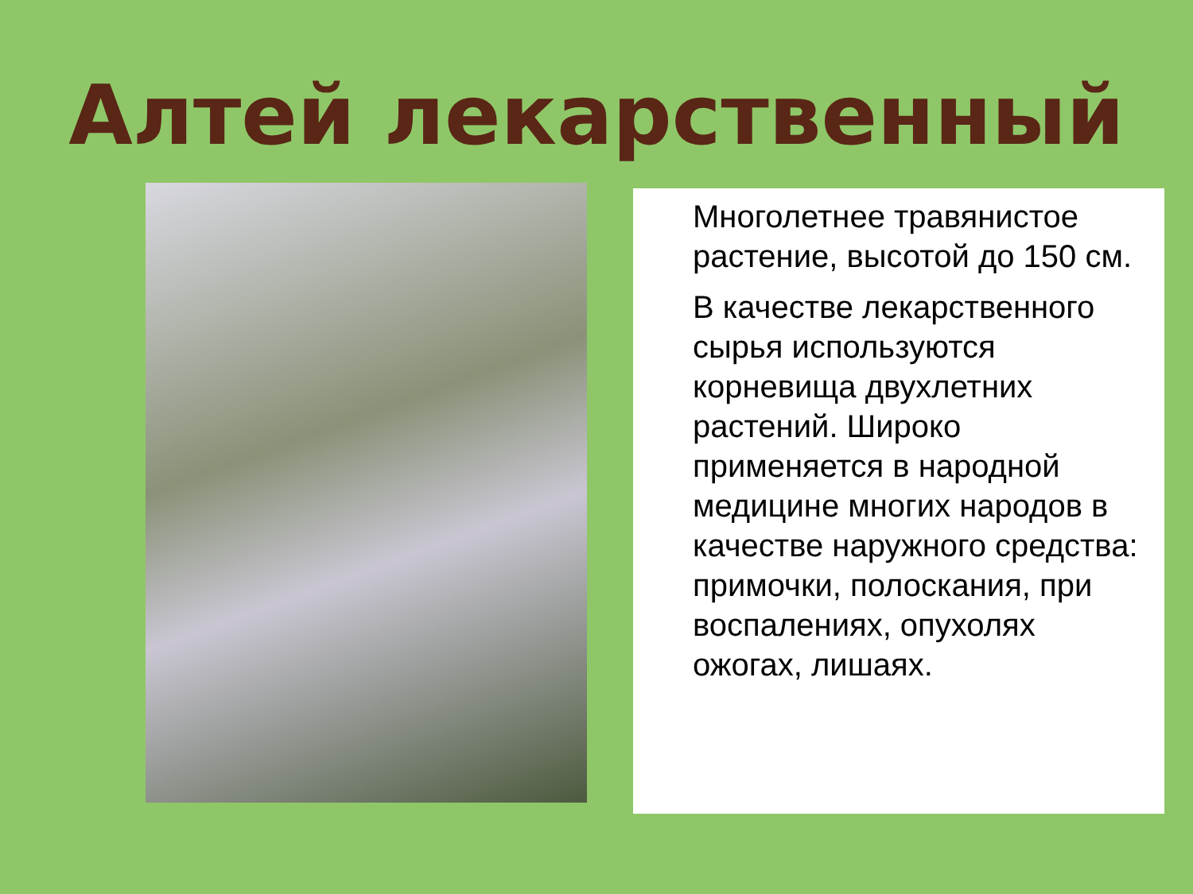Алтей лекарственный
Многолетнее травянистое растение, высотой до 150 см.
В качестве лекарственного сырья используются корневища двухлетних растений. Широко применяется в народной медицине многих народов в качестве наружного средства: примочки, полоскания, при воспалениях, опухолях ожогах, лишаях.